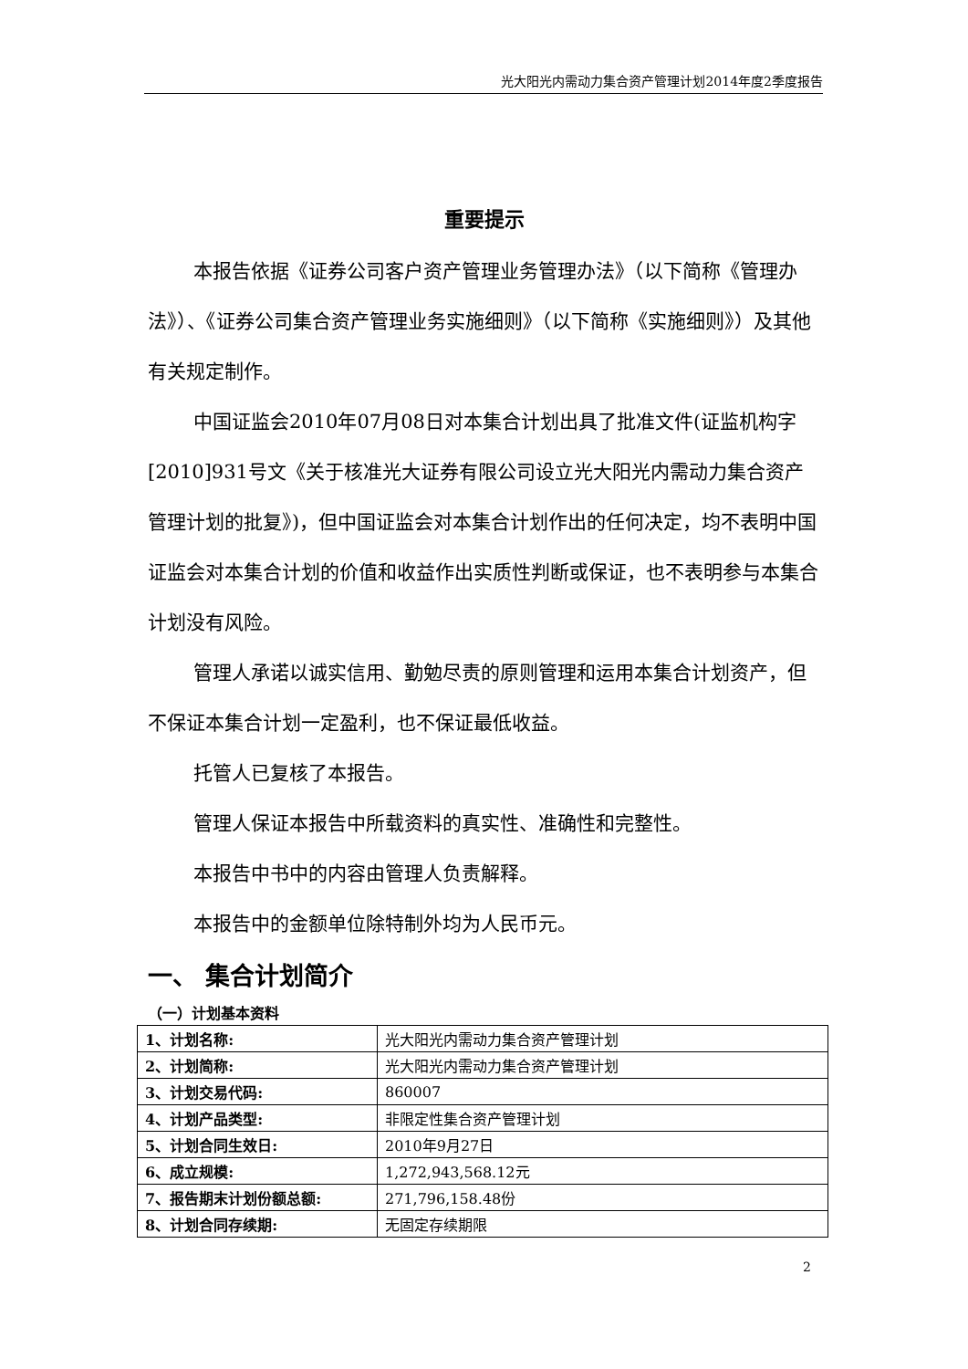光大阳光内需动力集合资产管理计划2014年度2季度报告
重要提示
本报告依据《证券公司客户资产管理业务管理办法》（以下简称《管理办法》）、《证券公司集合资产管理业务实施细则》（以下简称《实施细则》）及其他有关规定制作。
中国证监会2010年07月08日对本集合计划出具了批准文件(证监机构字[2010]931号文《关于核准光大证券有限公司设立光大阳光内需动力集合资产管理计划的批复》)，但中国证监会对本集合计划作出的任何决定，均不表明中国证监会对本集合计划的价值和收益作出实质性判断或保证，也不表明参与本集合计划没有风险。
管理人承诺以诚实信用、勤勉尽责的原则管理和运用本集合计划资产，但不保证本集合计划一定盈利，也不保证最低收益。
托管人已复核了本报告。
管理人保证本报告中所载资料的真实性、准确性和完整性。
本报告中书中的内容由管理人负责解释。
本报告中的金额单位除特制外均为人民币元。
一、 集合计划简介
（一）计划基本资料
| 1、计划名称: | 光大阳光内需动力集合资产管理计划 |
| 2、计划简称: | 光大阳光内需动力集合资产管理计划 |
| 3、计划交易代码: | 860007 |
| 4、计划产品类型: | 非限定性集合资产管理计划 |
| 5、计划合同生效日: | 2010年9月27日 |
| 6、成立规模: | 1,272,943,568.12元 |
| 7、报告期末计划份额总额: | 271,796,158.48份 |
| 8、计划合同存续期: | 无固定存续期限 |
2